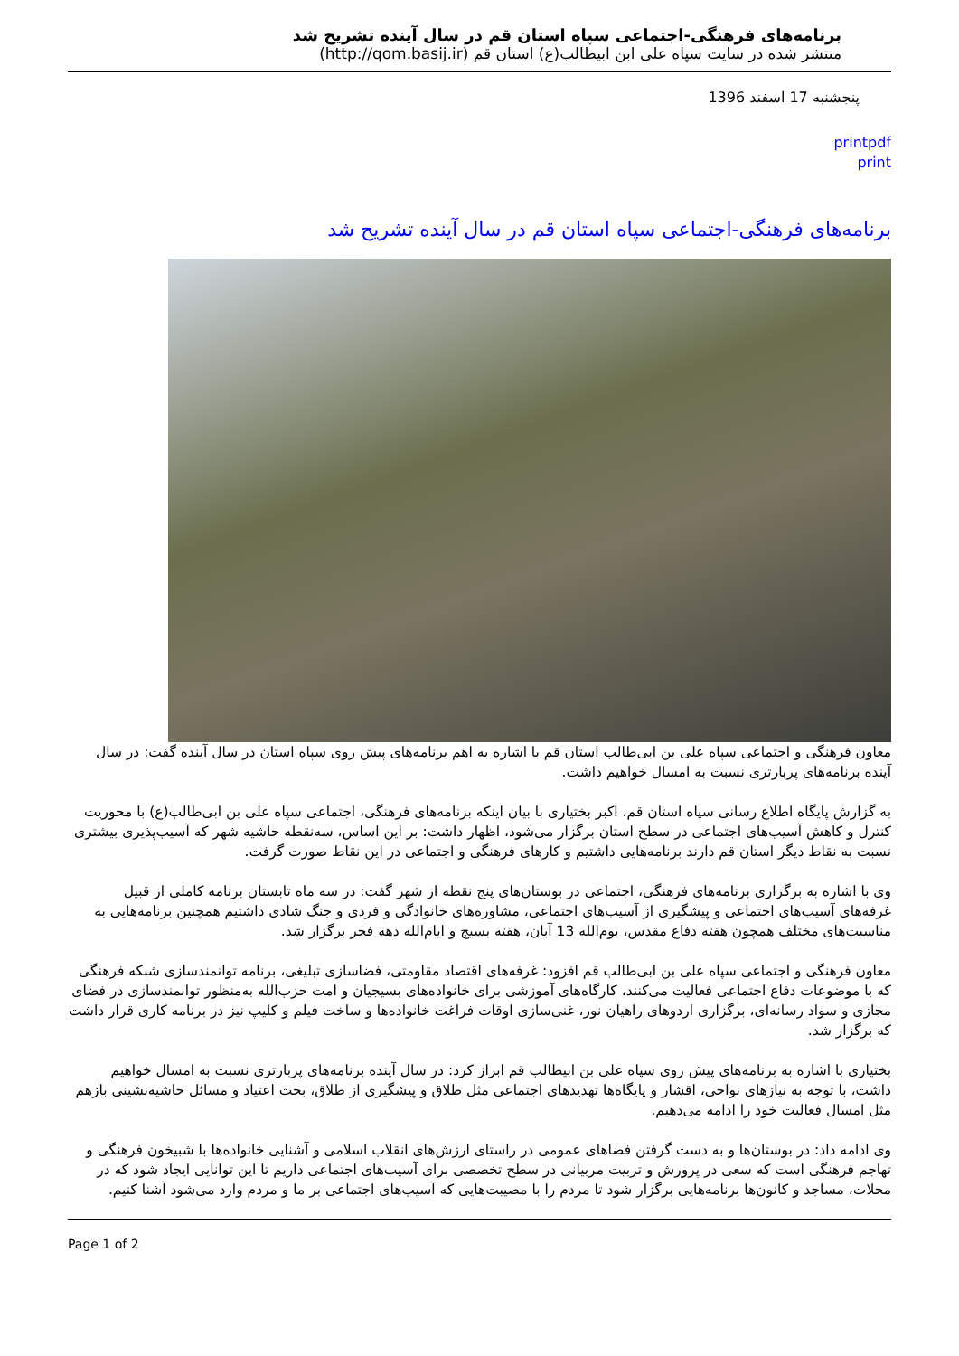برنامه‌های فرهنگی-اجتماعی سپاه استان قم در سال آینده تشریح شد
منتشر شده در سایت سپاه علی ابن ابیطالب(ع) استان قم (http://qom.basij.ir)
پنجشنبه 17 اسفند 1396
printpdf
print
برنامه‌های فرهنگی-اجتماعی سپاه استان قم در سال آینده تشریح شد
معاون فرهنگی و اجتماعی سپاه علی بن ابی‌طالب استان قم با اشاره به اهم برنامه‌های پیش روی سپاه استان در سال آینده گفت: در سال آینده برنامه‌های پربارتری نسبت به امسال خواهیم داشت.
به گزارش پایگاه اطلاع رسانی سپاه استان قم، اکبر بختیاری با بیان اینکه برنامه‌های فرهنگی، اجتماعی سپاه علی بن ابی‌طالب(ع) با محوریت کنترل و کاهش آسیب‌های اجتماعی در سطح استان برگزار می‌شود، اظهار داشت: بر این اساس، سه‌نقطه حاشیه شهر که آسیب‌پذیری بیشتری نسبت به نقاط دیگر استان قم دارند برنامه‌هایی داشتیم و کارهای فرهنگی و اجتماعی در این نقاط صورت گرفت.
وی با اشاره به برگزاری برنامه‌های فرهنگی، اجتماعی در بوستان‌های پنج نقطه از شهر گفت: در سه ماه تابستان برنامه کاملی از قبیل غرفه‌های آسیب‌های اجتماعی و پیشگیری از آسیب‌های اجتماعی، مشاوره‌های خانوادگی و فردی و جنگ شادی داشتیم همچنین برنامه‌هایی به مناسبت‌های مختلف همچون هفته دفاع مقدس، یوم‌الله 13 آبان، هفته بسیج و ایام‌الله دهه فجر برگزار شد.
معاون فرهنگی و اجتماعی سپاه علی بن ابی‌طالب قم افزود: غرفه‌های اقتصاد مقاومتی، فضاسازی تبلیغی، برنامه توانمندسازی شبکه فرهنگی که با موضوعات دفاع اجتماعی فعالیت می‌کنند، کارگاه‌های آموزشی برای خانواده‌های بسیجیان و امت حزب‌الله به‌منظور توانمندسازی در فضای مجازی و سواد رسانه‌ای، برگزاری اردوهای راهیان نور، غنی‌سازی اوقات فراغت خانواده‌ها و ساخت فیلم و کلیپ نیز در برنامه کاری قرار داشت که برگزار شد.
بختیاری با اشاره به برنامه‌های پیش روی سپاه علی بن ابیطالب قم ابراز کرد: در سال آینده برنامه‌های پربارتری نسبت به امسال خواهیم داشت، با توجه به نیازهای نواحی، اقشار و پایگاه‌ها تهدیدهای اجتماعی مثل طلاق و پیشگیری از طلاق، بحث اعتیاد و مسائل حاشیه‌نشینی بازهم مثل امسال فعالیت خود را ادامه می‌دهیم.
وی ادامه داد: در بوستان‌ها و به دست گرفتن فضاهای عمومی در راستای ارزش‌های انقلاب اسلامی و آشنایی خانواده‌ها با شبیخون فرهنگی و تهاجم فرهنگی است که سعی در پرورش و تربیت مربیانی در سطح تخصصی برای آسیب‌های اجتماعی داریم تا این توانایی ایجاد شود که در محلات، مساجد و کانون‌ها برنامه‌هایی برگزار شود تا مردم را با مصیبت‌هایی که آسیب‌های اجتماعی بر ما و مردم وارد می‌شود آشنا کنیم.
Page 1 of 2